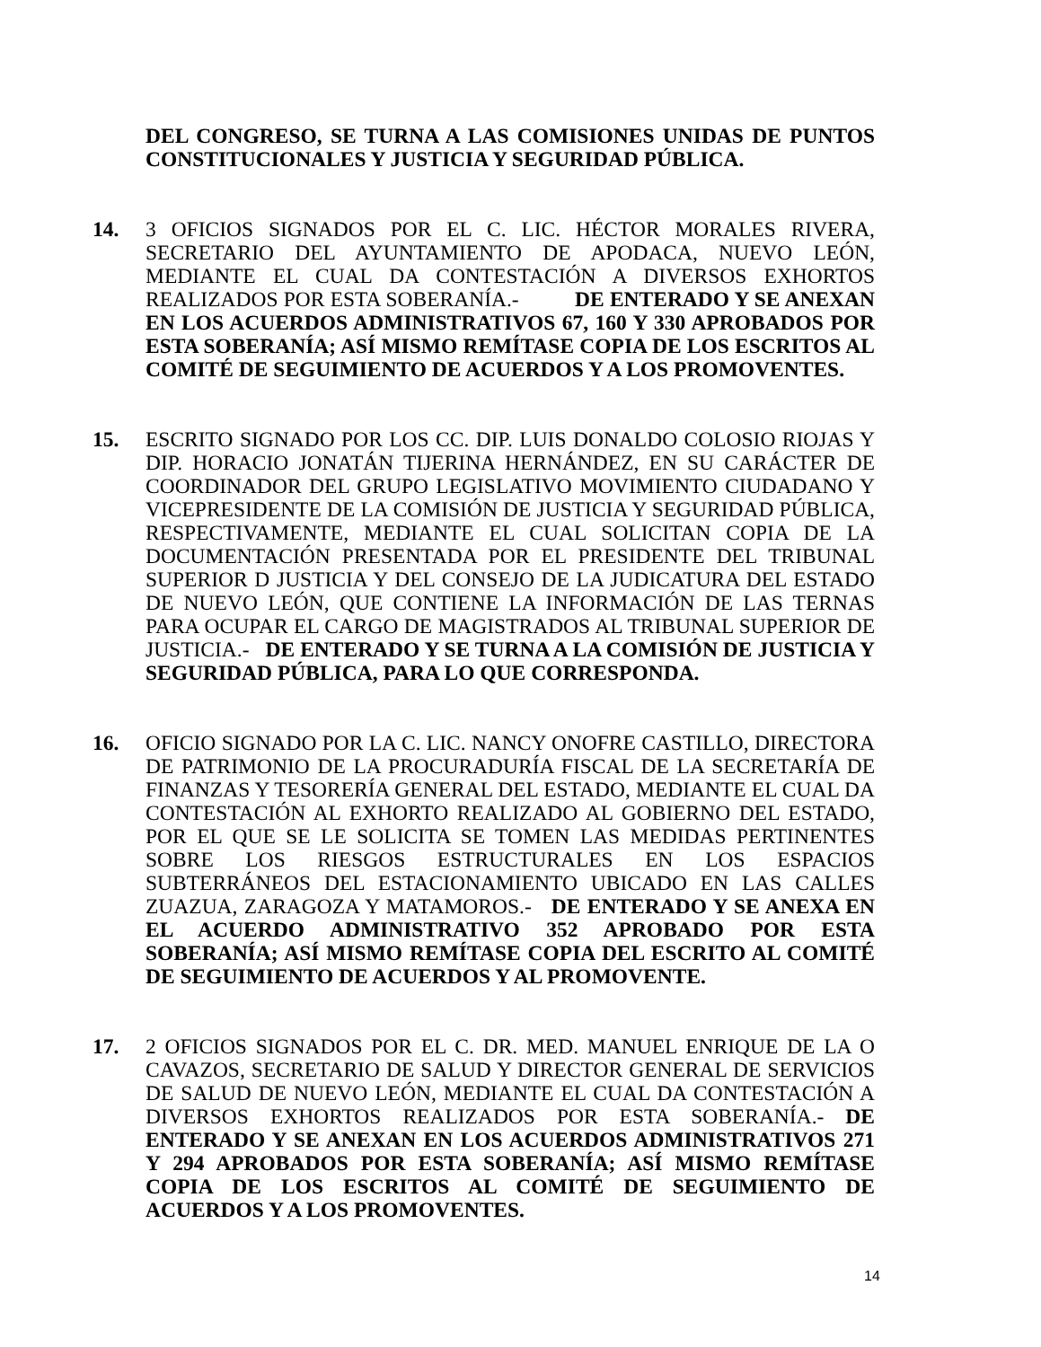DEL CONGRESO, SE TURNA A LAS COMISIONES UNIDAS DE PUNTOS CONSTITUCIONALES Y JUSTICIA Y SEGURIDAD PÚBLICA.
14. 3 OFICIOS SIGNADOS POR EL C. LIC. HÉCTOR MORALES RIVERA, SECRETARIO DEL AYUNTAMIENTO DE APODACA, NUEVO LEÓN, MEDIANTE EL CUAL DA CONTESTACIÓN A DIVERSOS EXHORTOS REALIZADOS POR ESTA SOBERANÍA.- DE ENTERADO Y SE ANEXAN EN LOS ACUERDOS ADMINISTRATIVOS 67, 160 Y 330 APROBADOS POR ESTA SOBERANÍA; ASÍ MISMO REMÍTASE COPIA DE LOS ESCRITOS AL COMITÉ DE SEGUIMIENTO DE ACUERDOS Y A LOS PROMOVENTES.
15. ESCRITO SIGNADO POR LOS CC. DIP. LUIS DONALDO COLOSIO RIOJAS Y DIP. HORACIO JONATÁN TIJERINA HERNÁNDEZ, EN SU CARÁCTER DE COORDINADOR DEL GRUPO LEGISLATIVO MOVIMIENTO CIUDADANO Y VICEPRESIDENTE DE LA COMISIÓN DE JUSTICIA Y SEGURIDAD PÚBLICA, RESPECTIVAMENTE, MEDIANTE EL CUAL SOLICITAN COPIA DE LA DOCUMENTACIÓN PRESENTADA POR EL PRESIDENTE DEL TRIBUNAL SUPERIOR D JUSTICIA Y DEL CONSEJO DE LA JUDICATURA DEL ESTADO DE NUEVO LEÓN, QUE CONTIENE LA INFORMACIÓN DE LAS TERNAS PARA OCUPAR EL CARGO DE MAGISTRADOS AL TRIBUNAL SUPERIOR DE JUSTICIA.- DE ENTERADO Y SE TURNA A LA COMISIÓN DE JUSTICIA Y SEGURIDAD PÚBLICA, PARA LO QUE CORRESPONDA.
16. OFICIO SIGNADO POR LA C. LIC. NANCY ONOFRE CASTILLO, DIRECTORA DE PATRIMONIO DE LA PROCURADURÍA FISCAL DE LA SECRETARÍA DE FINANZAS Y TESORERÍA GENERAL DEL ESTADO, MEDIANTE EL CUAL DA CONTESTACIÓN AL EXHORTO REALIZADO AL GOBIERNO DEL ESTADO, POR EL QUE SE LE SOLICITA SE TOMEN LAS MEDIDAS PERTINENTES SOBRE LOS RIESGOS ESTRUCTURALES EN LOS ESPACIOS SUBTERRÁNEOS DEL ESTACIONAMIENTO UBICADO EN LAS CALLES ZUAZUA, ZARAGOZA Y MATAMOROS.- DE ENTERADO Y SE ANEXA EN EL ACUERDO ADMINISTRATIVO 352 APROBADO POR ESTA SOBERANÍA; ASÍ MISMO REMÍTASE COPIA DEL ESCRITO AL COMITÉ DE SEGUIMIENTO DE ACUERDOS Y AL PROMOVENTE.
17. 2 OFICIOS SIGNADOS POR EL C. DR. MED. MANUEL ENRIQUE DE LA O CAVAZOS, SECRETARIO DE SALUD Y DIRECTOR GENERAL DE SERVICIOS DE SALUD DE NUEVO LEÓN, MEDIANTE EL CUAL DA CONTESTACIÓN A DIVERSOS EXHORTOS REALIZADOS POR ESTA SOBERANÍA.- DE ENTERADO Y SE ANEXAN EN LOS ACUERDOS ADMINISTRATIVOS 271 Y 294 APROBADOS POR ESTA SOBERANÍA; ASÍ MISMO REMÍTASE COPIA DE LOS ESCRITOS AL COMITÉ DE SEGUIMIENTO DE ACUERDOS Y A LOS PROMOVENTES.
14